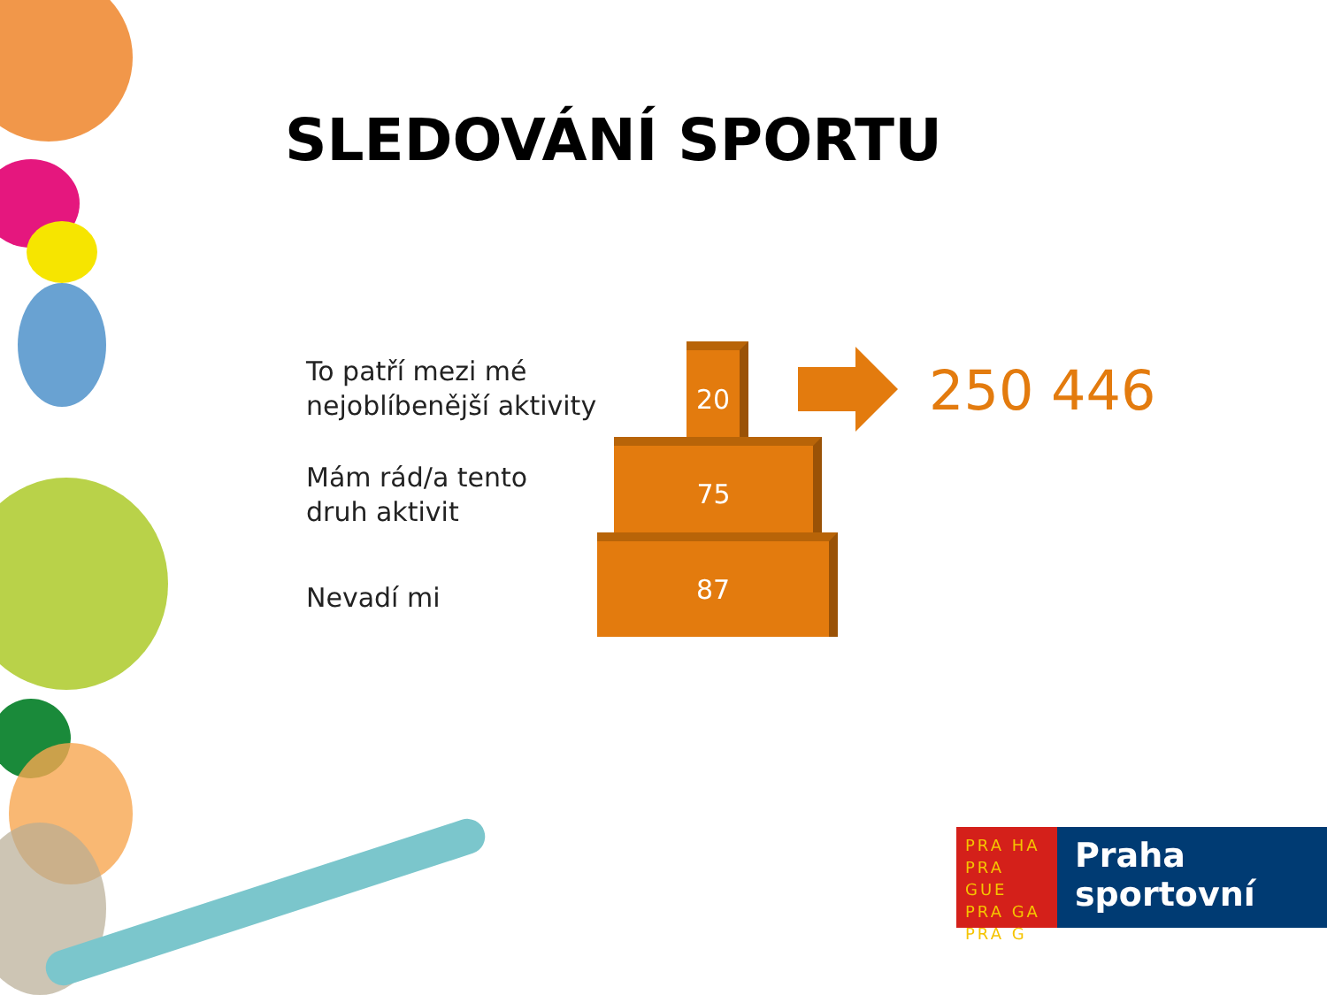SLEDOVÁNÍ SPORTU
To patří mezi mé
nejoblíbenější aktivity
Mám rád/a tento
druh aktivit
Nevadí mi
20
75
87
250 446
PRA HA
PRA GUE
PRA GA
PRA G
Praha
sportovní